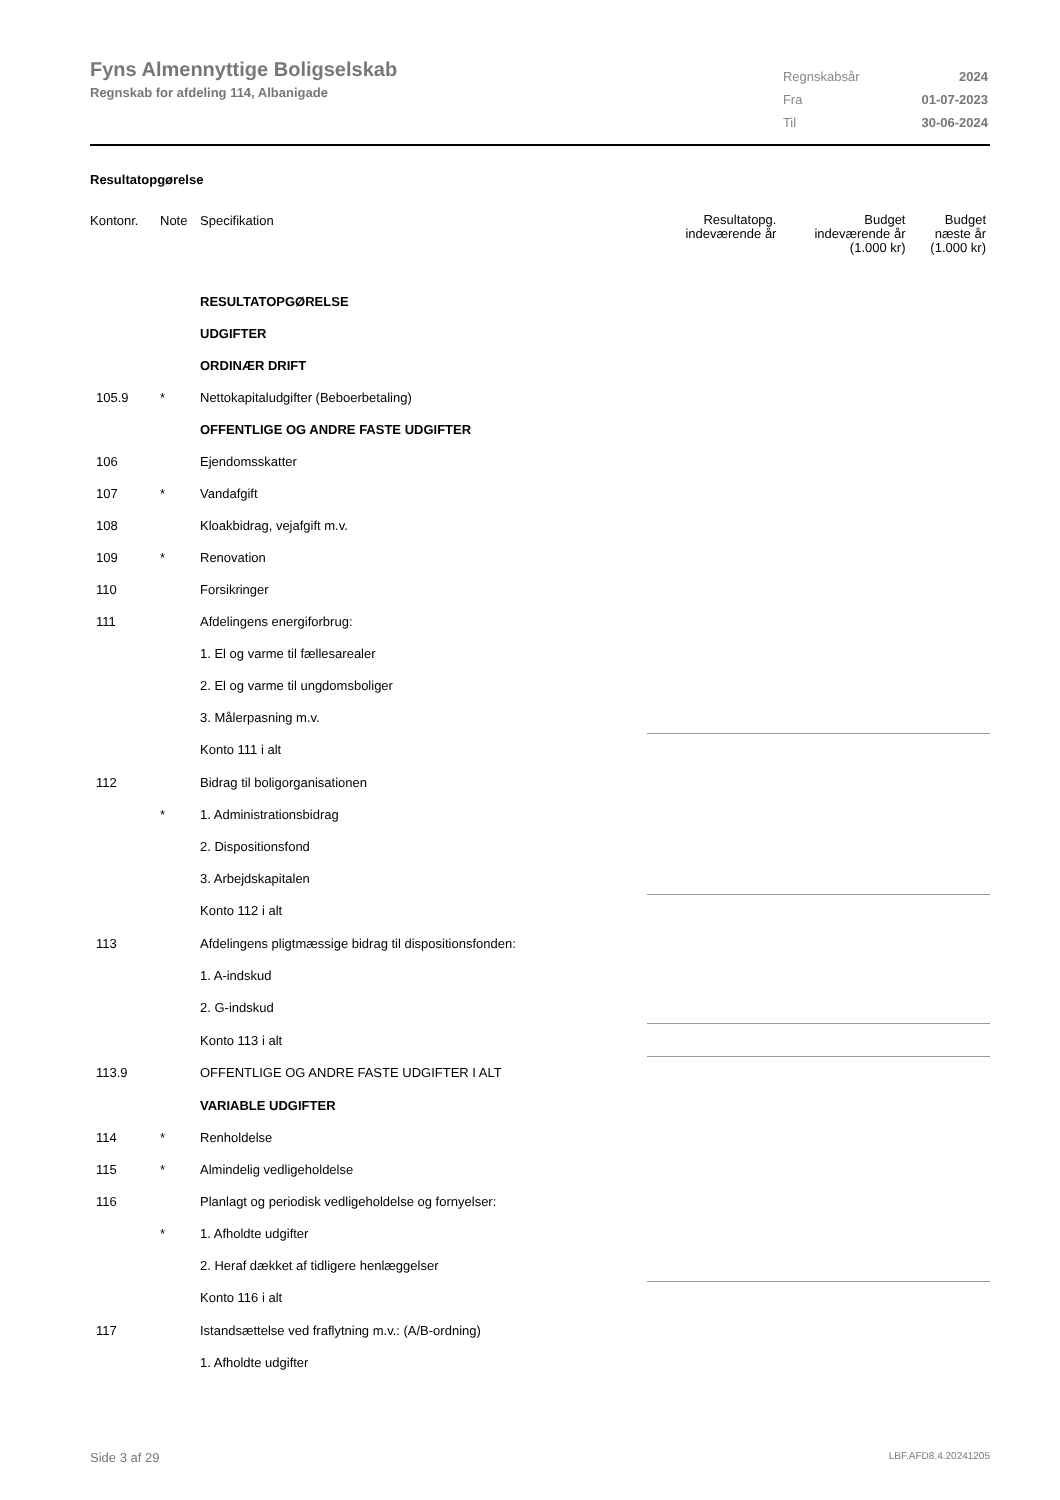Fyns Almennyttige Boligselskab
Regnskab for afdeling 114, Albanigade
| Regnskabsår | 2024 |
| Fra | 01-07-2023 |
| Til | 30-06-2024 |
Resultatopgørelse
| Kontonr. | Note | Specifikation | Resultatopg. indeværende år | Budget indeværende år (1.000 kr) | Budget næste år (1.000 kr) |
| --- | --- | --- | --- | --- | --- |
| | | RESULTATOPGØRELSE | | | |
| | | UDGIFTER | | | |
| | | ORDINÆR DRIFT | | | |
| 105.9 | * | Nettokapitaludgifter (Beboerbetaling) | | | |
| | | OFFENTLIGE OG ANDRE FASTE UDGIFTER | | | |
| 106 | | Ejendomsskatter | | | |
| 107 | * | Vandafgift | | | |
| 108 | | Kloakbidrag, vejafgift m.v. | | | |
| 109 | * | Renovation | | | |
| 110 | | Forsikringer | | | |
| 111 | | Afdelingens energiforbrug: | | | |
| | | 1. El og varme til fællesarealer | | | |
| | | 2. El og varme til ungdomsboliger | | | |
| | | 3. Målerpasning m.v. | | | |
| | | Konto 111 i alt | | | |
| 112 | | Bidrag til boligorganisationen | | | |
| | * | 1. Administrationsbidrag | | | |
| | | 2. Dispositionsfond | | | |
| | | 3. Arbejdskapitalen | | | |
| | | Konto 112 i alt | | | |
| 113 | | Afdelingens pligtmæssige bidrag til dispositionsfonden: | | | |
| | | 1. A-indskud | | | |
| | | 2. G-indskud | | | |
| | | Konto 113 i alt | | | |
| 113.9 | | OFFENTLIGE OG ANDRE FASTE UDGIFTER I ALT | | | |
| | | VARIABLE UDGIFTER | | | |
| 114 | * | Renholdelse | | | |
| 115 | * | Almindelig vedligeholdelse | | | |
| 116 | | Planlagt og periodisk vedligeholdelse og fornyelser: | | | |
| | * | 1. Afholdte udgifter | | | |
| | | 2. Heraf dækket af tidligere henlæggelser | | | |
| | | Konto 116 i alt | | | |
| 117 | | Istandsættelse ved fraflytning m.v.: (A/B-ordning) | | | |
| | | 1. Afholdte udgifter | | | |
Side 3 af 29 LBF.AFD8.4.20241205